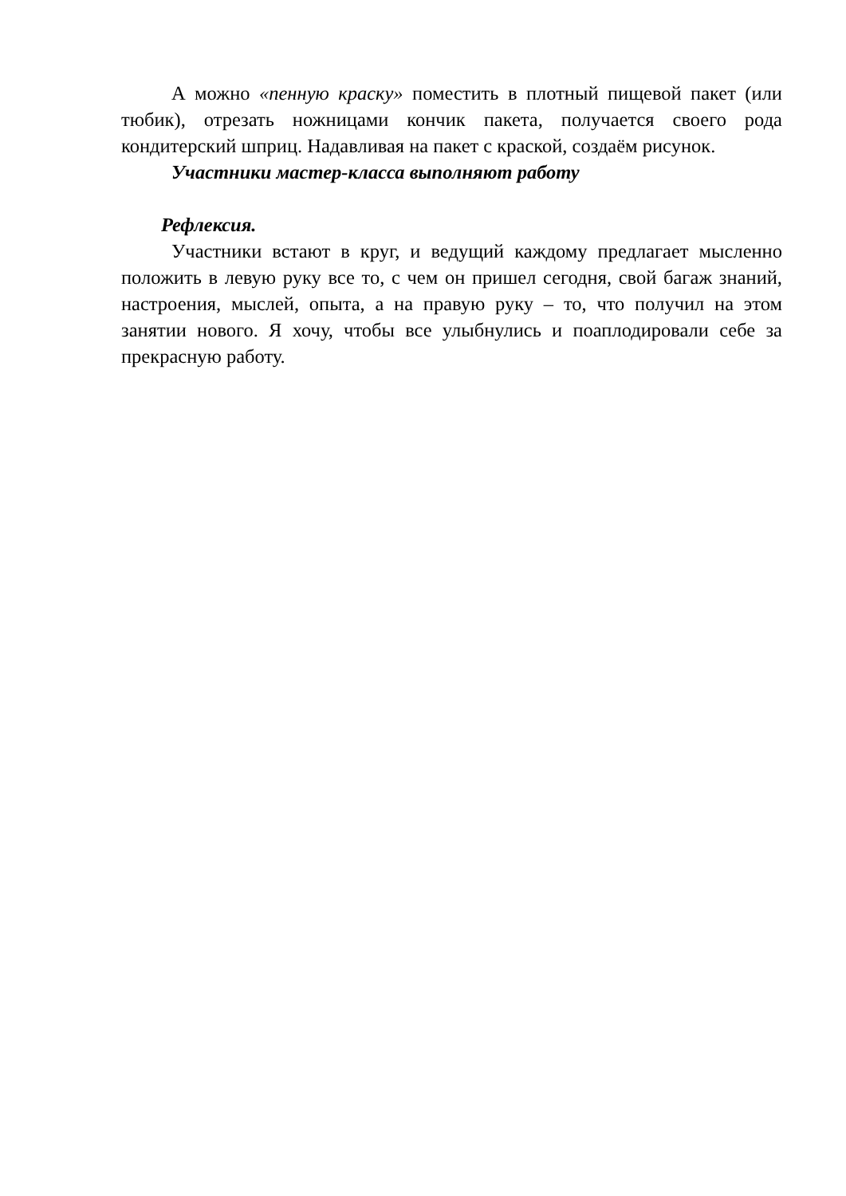А можно «пенную краску» поместить в плотный пищевой пакет (или тюбик), отрезать ножницами кончик пакета, получается своего рода кондитерский шприц. Надавливая на пакет с краской, создаём рисунок.
Участники мастер-класса выполняют работу
Рефлексия.
Участники встают в круг, и ведущий каждому предлагает мысленно положить в левую руку все то, с чем он пришел сегодня, свой багаж знаний, настроения, мыслей, опыта, а на правую руку – то, что получил на этом занятии нового. Я хочу, чтобы все улыбнулись и поаплодировали себе за прекрасную работу.